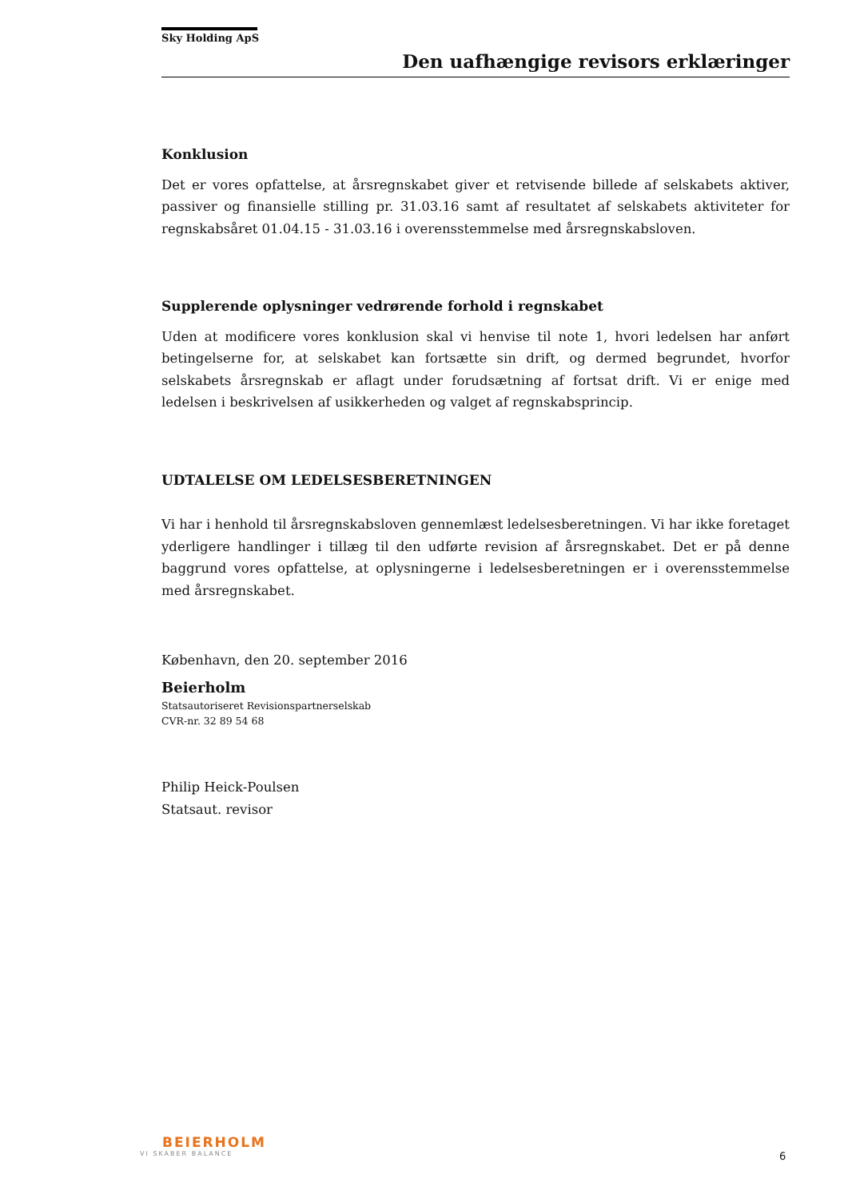Sky Holding ApS
Den uafhængige revisors erklæringer
Konklusion
Det er vores opfattelse, at årsregnskabet giver et retvisende billede af selskabets aktiver, passiver og finansielle stilling pr. 31.03.16 samt af resultatet af selskabets aktiviteter for regnskabsåret 01.04.15 - 31.03.16 i overensstemmelse med årsregnskabsloven.
Supplerende oplysninger vedrørende forhold i regnskabet
Uden at modificere vores konklusion skal vi henvise til note 1, hvori ledelsen har anført betingelserne for, at selskabet kan fortsætte sin drift, og dermed begrundet, hvorfor selskabets årsregnskab er aflagt under forudsætning af fortsat drift. Vi er enige med ledelsen i beskrivelsen af usikkerheden og valget af regnskabsprincip.
UDTALELSE OM LEDELSESBERETNINGEN
Vi har i henhold til årsregnskabsloven gennemlæst ledelsesberetningen. Vi har ikke foretaget yderligere handlinger i tillæg til den udførte revision af årsregnskabet. Det er på denne baggrund vores opfattelse, at oplysningerne i ledelsesberetningen er i overensstemmelse med årsregnskabet.
København, den 20. september 2016
Beierholm
Statsautoriseret Revisionspartnerselskab
CVR-nr. 32 89 54 68
Philip Heick-Poulsen
Statsaut. revisor
BEIERHOLM
VI SKABER BALANCE
6